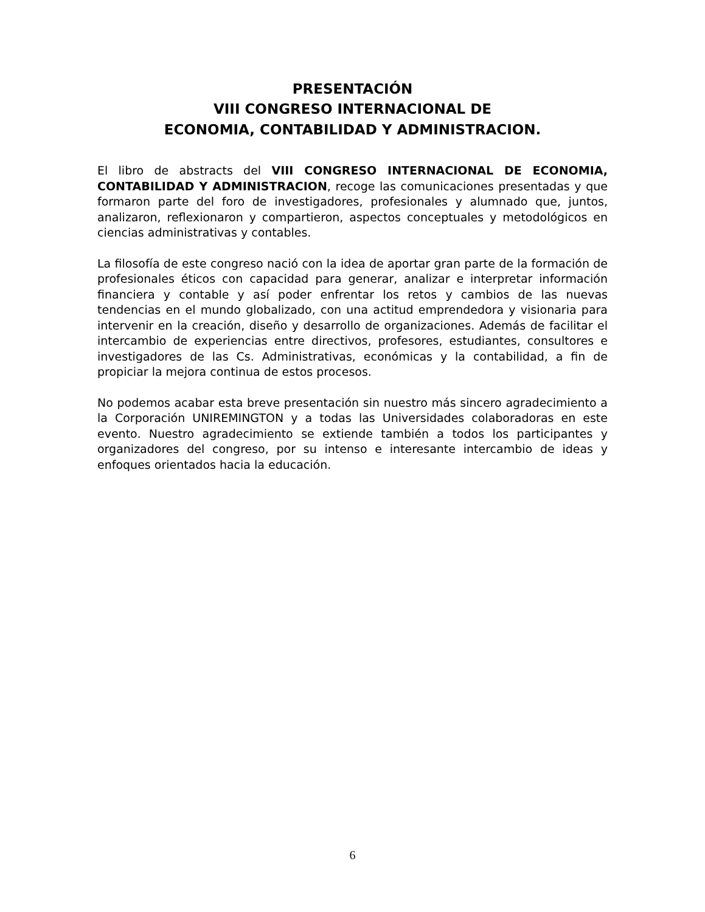PRESENTACIÓN
VIII CONGRESO INTERNACIONAL DE
ECONOMIA, CONTABILIDAD Y ADMINISTRACION.
El libro de abstracts del VIII CONGRESO INTERNACIONAL DE ECONOMIA, CONTABILIDAD Y ADMINISTRACION, recoge las comunicaciones presentadas y que formaron parte del foro de investigadores, profesionales y alumnado que, juntos, analizaron, reflexionaron y compartieron, aspectos conceptuales y metodológicos en ciencias administrativas y contables.
La filosofía de este congreso nació con la idea de aportar gran parte de la formación de profesionales éticos con capacidad para generar, analizar e interpretar información financiera y contable y así poder enfrentar los retos y cambios de las nuevas tendencias en el mundo globalizado, con una actitud emprendedora y visionaria para intervenir en la creación, diseño y desarrollo de organizaciones. Además de facilitar el intercambio de experiencias entre directivos, profesores, estudiantes, consultores e investigadores de las Cs. Administrativas, económicas y la contabilidad, a fin de propiciar la mejora continua de estos procesos.
No podemos acabar esta breve presentación sin nuestro más sincero agradecimiento a la Corporación UNIREMINGTON y a todas las Universidades colaboradoras en este evento. Nuestro agradecimiento se extiende también a todos los participantes y organizadores del congreso, por su intenso e interesante intercambio de ideas y enfoques orientados hacia la educación.
6